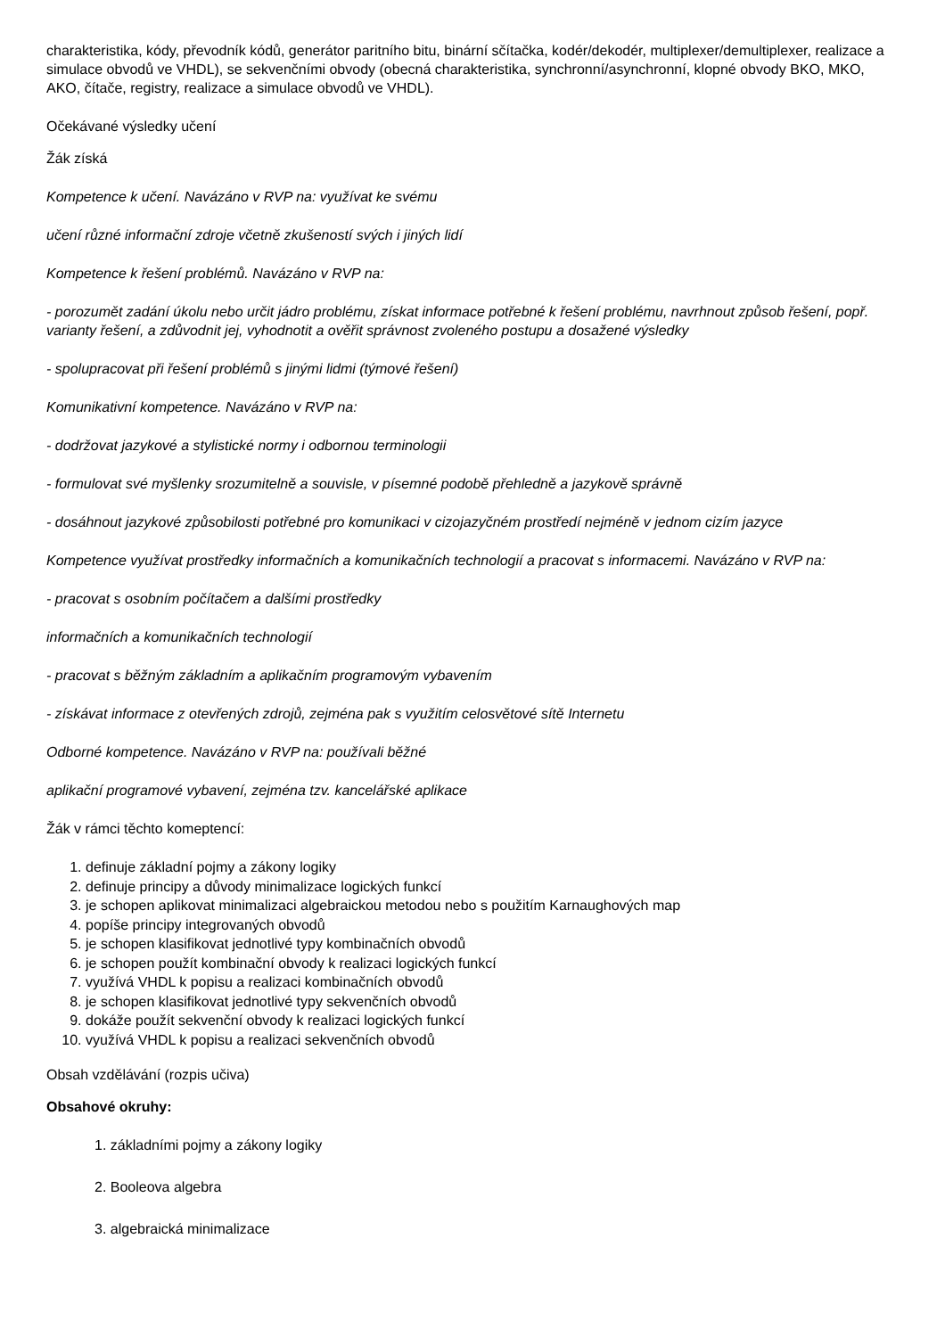charakteristika, kódy, převodník kódů, generátor paritního bitu, binární sčítačka, kodér/dekodér, multiplexer/demultiplexer, realizace a simulace obvodů ve VHDL), se sekvenčními obvody (obecná charakteristika, synchronní/asynchronní, klopné obvody BKO, MKO, AKO, čítače, registry, realizace a simulace obvodů ve VHDL).
Očekávané výsledky učení
Žák získá
Kompetence k učení. Navázáno v RVP na: využívat ke svému
učení různé informační zdroje včetně zkušeností svých i jiných lidí
Kompetence k řešení problémů. Navázáno v RVP na:
- porozumět zadání úkolu nebo určit jádro problému, získat informace potřebné k řešení problému, navrhnout způsob řešení, popř. varianty řešení, a zdůvodnit jej, vyhodnotit a ověřit správnost zvoleného postupu a dosažené výsledky
- spolupracovat při řešení problémů s jinými lidmi (týmové řešení)
Komunikativní kompetence. Navázáno v RVP na:
- dodržovat jazykové a stylistické normy i odbornou terminologii
- formulovat své myšlenky srozumitelně a souvisle, v písemné podobě přehledně a jazykově správně
- dosáhnout jazykové způsobilosti potřebné pro komunikaci v cizojazyčném prostředí nejméně v jednom cizím jazyce
Kompetence využívat prostředky informačních a komunikačních technologií a pracovat s informacemi. Navázáno v RVP na:
- pracovat s osobním počítačem a dalšími prostředky
informačních a komunikačních technologií
- pracovat s běžným základním a aplikačním programovým vybavením
- získávat informace z otevřených zdrojů, zejména pak s využitím celosvětové sítě Internetu
Odborné kompetence. Navázáno v RVP na: používali běžné
aplikační programové vybavení, zejména tzv. kancelářské aplikace
Žák v rámci těchto komeptencí:
1. definuje základní pojmy a zákony logiky
2. definuje principy a důvody minimalizace logických funkcí
3. je schopen aplikovat minimalizaci algebraickou metodou nebo s použitím Karnaughových map
4. popíše principy integrovaných obvodů
5. je schopen klasifikovat jednotlivé typy kombinačních obvodů
6. je schopen použít kombinační obvody k realizaci logických funkcí
7. využívá VHDL k popisu a realizaci kombinačních obvodů
8. je schopen klasifikovat jednotlivé typy sekvenčních obvodů
9. dokáže použít sekvenční obvody k realizaci logických funkcí
10. využívá VHDL k popisu a realizaci sekvenčních obvodů
Obsah vzdělávání (rozpis učiva)
Obsahové okruhy:
1. základními pojmy a zákony logiky
2. Booleova algebra
3. algebraická minimalizace